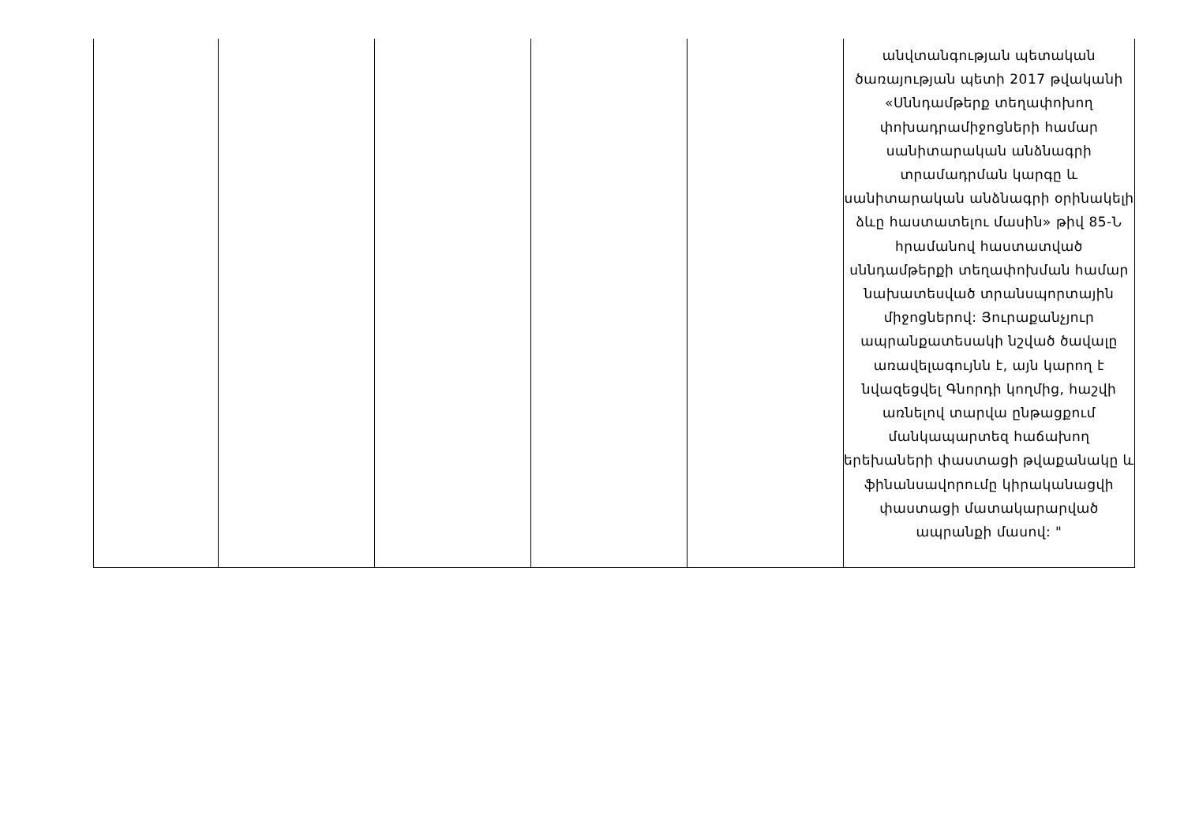| | | | | | անվտանգության պետական ծառայության պետի 2017 թվականի «Սննդամթերք տեղափոխող փոխադրամիջոցների համար սանիտարական անձնագրի տրամադրման կարգը և սանիտարական անձնագրի օրինակելի ձևը հաստատելու մասին» թիվ 85-Ն հրամանով հաստատված սննդամթերքի տեղափոխման համար նախատեսված տրանսպորտային միջոցներով: Յուրաքանչյուր ապրանքատեսակի նշված ծավալը առավելագույնն է, այն կարող է նվազեցվել Գնորդի կողմից, հաշվի առնելով տարվա ընթացքում մանկապարտեզ հաճախող երեխաների փաստացի թվաքանակը և ֆինանսավորումը կիրականացվի փաստացի մատակարարված ապրանքի մասով: " |